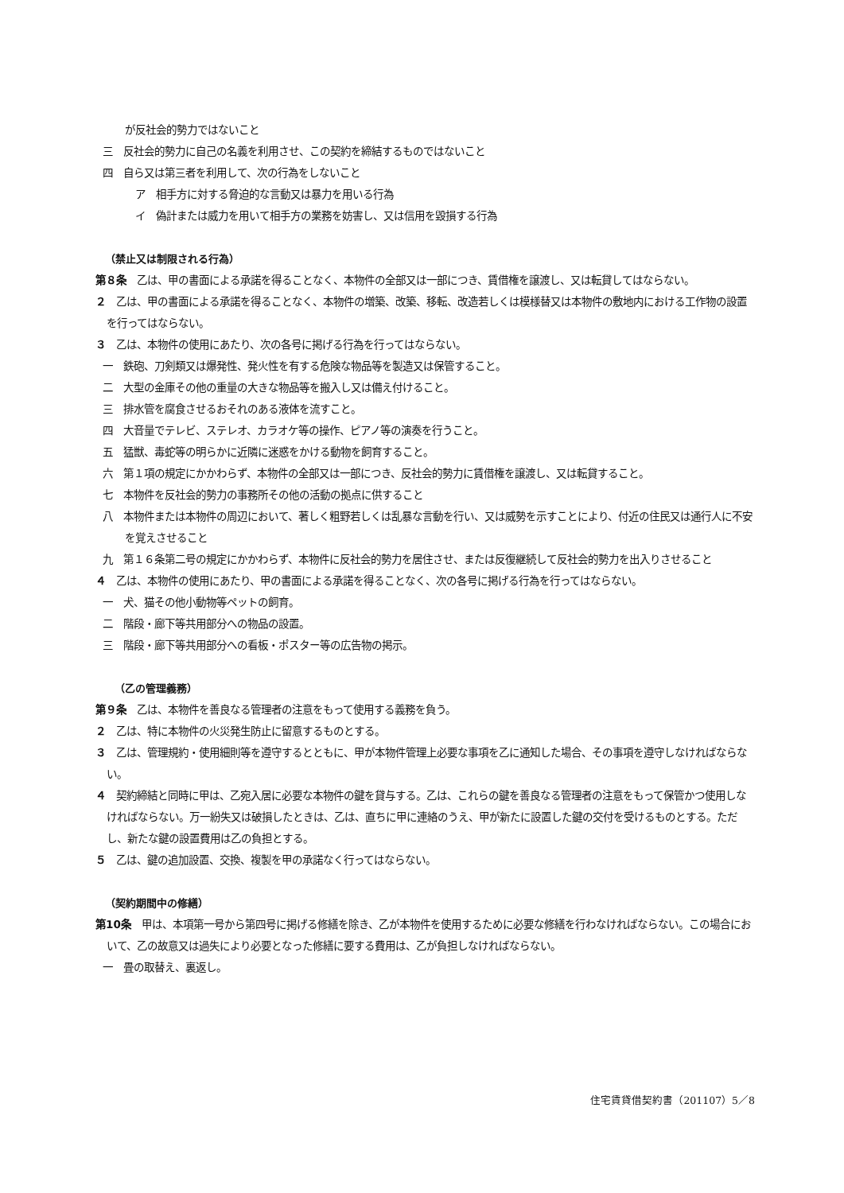が反社会的勢力ではないこと
三　反社会的勢力に自己の名義を利用させ、この契約を締結するものではないこと
四　自ら又は第三者を利用して、次の行為をしないこと
ア　相手方に対する脅迫的な言動又は暴力を用いる行為
イ　偽計または威力を用いて相手方の業務を妨害し、又は信用を毀損する行為
（禁止又は制限される行為）
第８条　乙は、甲の書面による承諾を得ることなく、本物件の全部又は一部につき、賃借権を譲渡し、又は転貸してはならない。
２　乙は、甲の書面による承諾を得ることなく、本物件の増築、改築、移転、改造若しくは模様替又は本物件の敷地内における工作物の設置を行ってはならない。
３　乙は、本物件の使用にあたり、次の各号に掲げる行為を行ってはならない。
一　鉄砲、刀剣類又は爆発性、発火性を有する危険な物品等を製造又は保管すること。
二　大型の金庫その他の重量の大きな物品等を搬入し又は備え付けること。
三　排水管を腐食させるおそれのある液体を流すこと。
四　大音量でテレビ、ステレオ、カラオケ等の操作、ピアノ等の演奏を行うこと。
五　猛獣、毒蛇等の明らかに近隣に迷惑をかける動物を飼育すること。
六　第１項の規定にかかわらず、本物件の全部又は一部につき、反社会的勢力に賃借権を譲渡し、又は転貸すること。
七　本物件を反社会的勢力の事務所その他の活動の拠点に供すること
八　本物件または本物件の周辺において、著しく粗野若しくは乱暴な言動を行い、又は威勢を示すことにより、付近の住民又は通行人に不安を覚えさせること
九　第１６条第二号の規定にかかわらず、本物件に反社会的勢力を居住させ、または反復継続して反社会的勢力を出入りさせること
４　乙は、本物件の使用にあたり、甲の書面による承諾を得ることなく、次の各号に掲げる行為を行ってはならない。
一　犬、猫その他小動物等ペットの飼育。
二　階段・廊下等共用部分への物品の設置。
三　階段・廊下等共用部分への看板・ポスター等の広告物の掲示。
（乙の管理義務）
第９条　乙は、本物件を善良なる管理者の注意をもって使用する義務を負う。
２　乙は、特に本物件の火災発生防止に留意するものとする。
３　乙は、管理規約・使用細則等を遵守するとともに、甲が本物件管理上必要な事項を乙に通知した場合、その事項を遵守しなければならない。
４　契約締結と同時に甲は、乙宛入居に必要な本物件の鍵を貸与する。乙は、これらの鍵を善良なる管理者の注意をもって保管かつ使用しなければならない。万一紛失又は破損したときは、乙は、直ちに甲に連絡のうえ、甲が新たに設置した鍵の交付を受けるものとする。ただし、新たな鍵の設置費用は乙の負担とする。
５　乙は、鍵の追加設置、交換、複製を甲の承諾なく行ってはならない。
（契約期間中の修繕）
第10条　甲は、本項第一号から第四号に掲げる修繕を除き、乙が本物件を使用するために必要な修繕を行わなければならない。この場合において、乙の故意又は過失により必要となった修繕に要する費用は、乙が負担しなければならない。
一　畳の取替え、裏返し。
住宅賃貸借契約書（201107）5／8